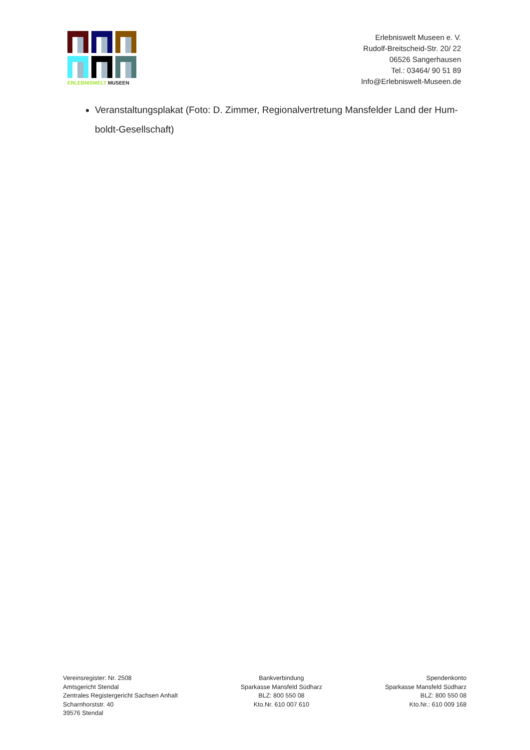ERLEBNISWELT MUSEEN
Erlebniswelt Museen e. V.
Rudolf-Breitscheid-Str. 20/ 22
06526 Sangerhausen
Tel.: 03464/ 90 51 89
Info@Erlebniswelt-Museen.de
Veranstaltungsplakat (Foto: D. Zimmer, Regionalvertretung Mansfelder Land der Hum-boldt-Gesellschaft)
Vereinsregister: Nr. 2508
Amtsgericht Stendal
Zentrales Registergericht Sachsen Anhalt
Scharnhorststr. 40
39576 Stendal
Bankverbindung
Sparkasse Mansfeld Südharz
BLZ: 800 550 08
Kto.Nr. 610 007 610
Spendenkonto
Sparkasse Mansfeld Südharz
BLZ: 800 550 08
Kto.Nr.: 610 009 168